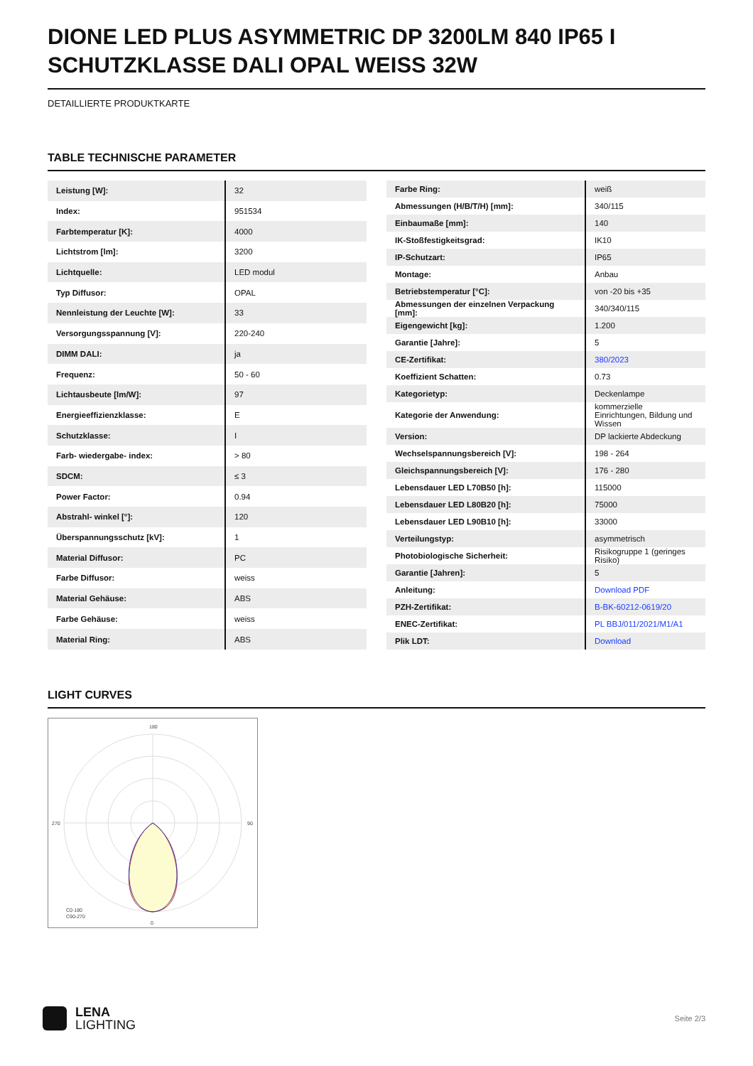DIONE LED PLUS ASYMMETRIC DP 3200LM 840 IP65 I SCHUTZKLASSE DALI OPAL WEISS 32W
DETAILLIERTE PRODUKTKARTE
TABLE TECHNISCHE PARAMETER
| Leistung [W]: | 32 |
| Index: | 951534 |
| Farbtemperatur [K]: | 4000 |
| Lichtstrom [lm]: | 3200 |
| Lichtquelle: | LED modul |
| Typ Diffusor: | OPAL |
| Nennleistung der Leuchte [W]: | 33 |
| Versorgungsspannung [V]: | 220-240 |
| DIMM DALI: | ja |
| Frequenz: | 50 - 60 |
| Lichtausbeute [lm/W]: | 97 |
| Energieeffizienzklasse: | E |
| Schutzklasse: | I |
| Farb- wiedergabe- index: | > 80 |
| SDCM: | ≤ 3 |
| Power Factor: | 0.94 |
| Abstrahl- winkel [°]: | 120 |
| Überspannungsschutz [kV]: | 1 |
| Material Diffusor: | PC |
| Farbe Diffusor: | weiss |
| Material Gehäuse: | ABS |
| Farbe Gehäuse: | weiss |
| Material Ring: | ABS |
| Farbe Ring: | weiß |
| Abmessungen (H/B/T/H) [mm]: | 340/115 |
| Einbaumaße [mm]: | 140 |
| IK-Stoßfestigkeitsgrad: | IK10 |
| IP-Schutzart: | IP65 |
| Montage: | Anbau |
| Betriebstemperatur [°C]: | von -20 bis +35 |
| Abmessungen der einzelnen Verpackung [mm]: | 340/340/115 |
| Eigengewicht [kg]: | 1.200 |
| Garantie [Jahre]: | 5 |
| CE-Zertifikat: | 380/2023 |
| Koeffizient Schatten: | 0.73 |
| Kategorietyp: | Deckenlampe |
| Kategorie der Anwendung: | kommerzielle Einrichtungen, Bildung und Wissen |
| Version: | DP lackierte Abdeckung |
| Wechselspannungsbereich [V]: | 198 - 264 |
| Gleichspannungsbereich [V]: | 176 - 280 |
| Lebensdauer LED L70B50 [h]: | 115000 |
| Lebensdauer LED L80B20 [h]: | 75000 |
| Lebensdauer LED L90B10 [h]: | 33000 |
| Verteilungstyp: | asymmetrisch |
| Photobiologische Sicherheit: | Risikogruppe 1 (geringes Risiko) |
| Garantie [Jahren]: | 5 |
| Anleitung: | Download PDF |
| PZH-Zertifikat: | B-BK-60212-0619/20 |
| ENEC-Zertifikat: | PL BBJ/011/2021/M1/A1 |
| Plik LDT: | Download |
LIGHT CURVES
180
270
90
0
C0-180
C90-270
LENA
LIGHTING
Seite 2/3